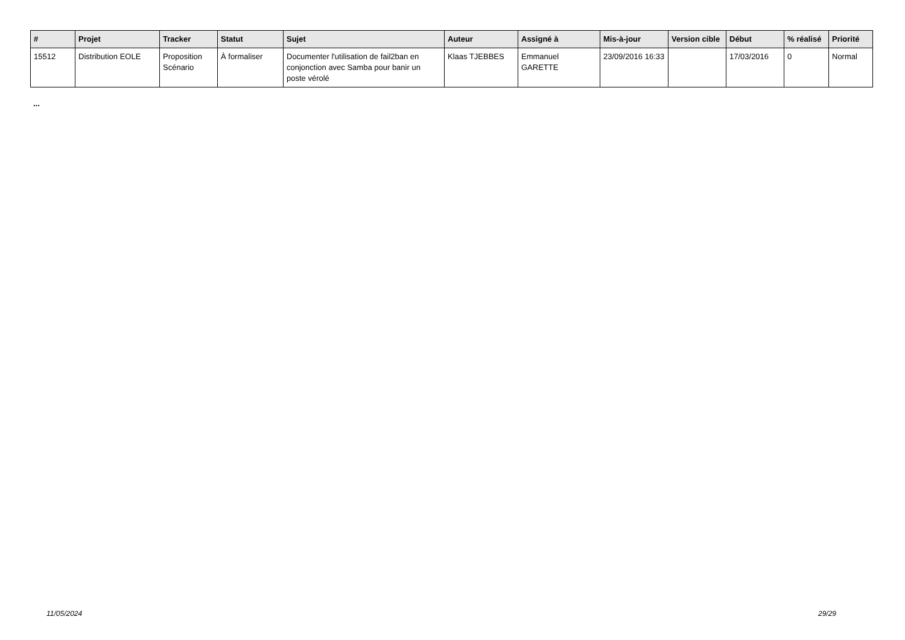| # | Projet | Tracker | Statut | Sujet | Auteur | Assigné à | Mis-à-jour | Version cible | Début | % réalisé | Priorité |
| --- | --- | --- | --- | --- | --- | --- | --- | --- | --- | --- | --- |
| 15512 | Distribution EOLE | Proposition Scénario | À formaliser | Documenter l'utilisation de fail2ban en conjonction avec Samba pour banir un poste vérolé | Klaas TJEBBES | Emmanuel GARETTE | 23/09/2016 16:33 | | 17/03/2016 | 0 | Normal |
...
11/05/2024 29/29